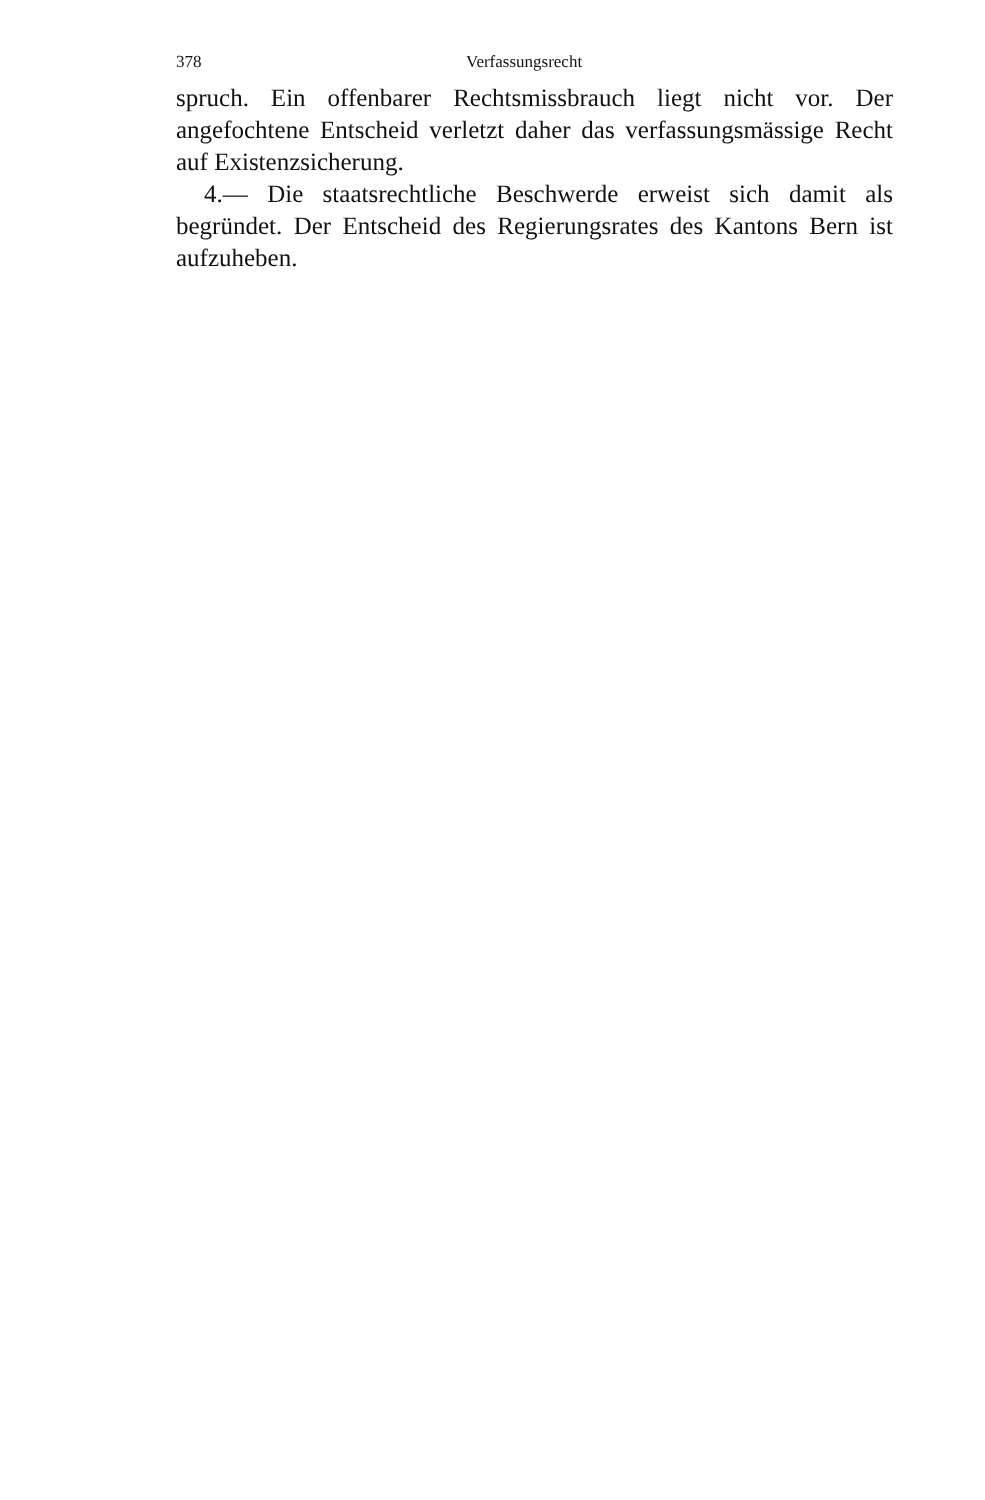378 Verfassungsrecht
spruch. Ein offenbarer Rechtsmissbrauch liegt nicht vor. Der angefochtene Entscheid verletzt daher das verfassungsmässige Recht auf Existenzsicherung.
4.— Die staatsrechtliche Beschwerde erweist sich damit als begründet. Der Entscheid des Regierungsrates des Kantons Bern ist aufzuheben.